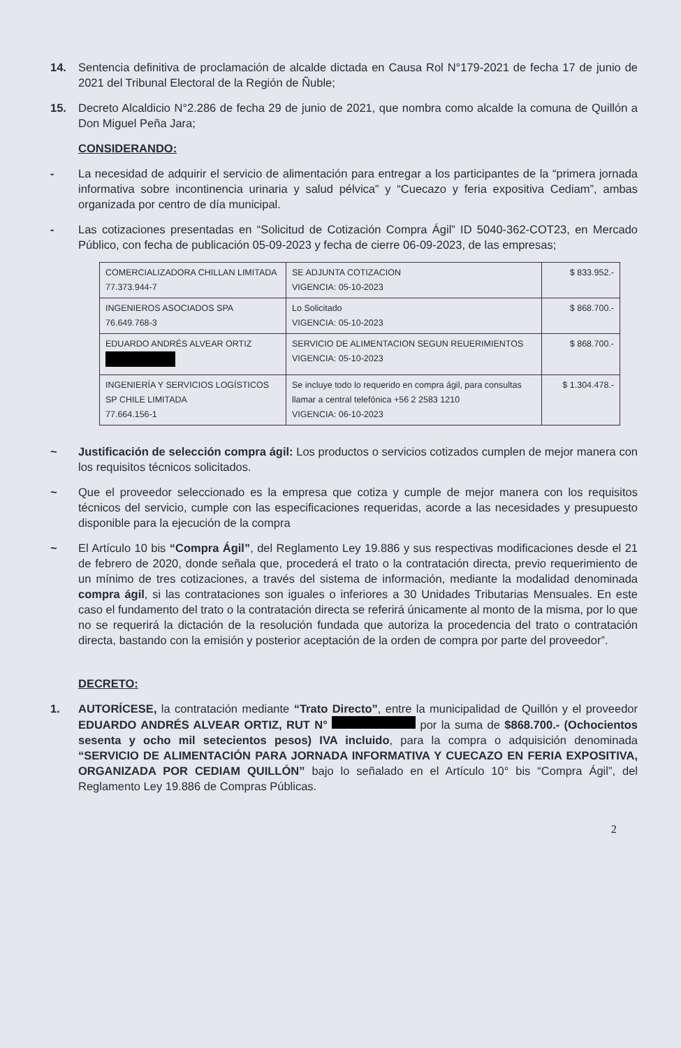14. Sentencia definitiva de proclamación de alcalde dictada en Causa Rol N°179-2021 de fecha 17 de junio de 2021 del Tribunal Electoral de la Región de Ñuble;
15. Decreto Alcaldicio N°2.286 de fecha 29 de junio de 2021, que nombra como alcalde la comuna de Quillón a Don Miguel Peña Jara;
CONSIDERANDO:
- La necesidad de adquirir el servicio de alimentación para entregar a los participantes de la “primera jornada informativa sobre incontinencia urinaria y salud pélvica” y “Cuecazo y feria expositiva Cediam”, ambas organizada por centro de día municipal.
- Las cotizaciones presentadas en “Solicitud de Cotización Compra Ágil” ID 5040-362-COT23, en Mercado Público, con fecha de publicación 05-09-2023 y fecha de cierre 06-09-2023, de las empresas;
| COMERCIALIZADORA CHILLAN LIMITADA 77.373.944-7 | SE ADJUNTA COTIZACION VIGENCIA: 05-10-2023 | $ 833.952.- |
| INGENIEROS ASOCIADOS SPA 76.649.768-3 | Lo Solicitado VIGENCIA: 05-10-2023 | $ 868.700.- |
| EDUARDO ANDRÉS ALVEAR ORTIZ | SERVICIO DE ALIMENTACION SEGUN REUERIMIENTOS VIGENCIA: 05-10-2023 | $ 868.700.- |
| INGENIERÍA Y SERVICIOS LOGÍSTICOS SP CHILE LIMITADA 77.664.156-1 | Se incluye todo lo requerido en compra ágil, para consultas llamar a central telefónica +56 2 2583 1210 VIGENCIA: 06-10-2023 | $ 1.304.478.- |
~ Justificación de selección compra ágil: Los productos o servicios cotizados cumplen de mejor manera con los requisitos técnicos solicitados.
~ Que el proveedor seleccionado es la empresa que cotiza y cumple de mejor manera con los requisitos técnicos del servicio, cumple con las especificaciones requeridas, acorde a las necesidades y presupuesto disponible para la ejecución de la compra
~ El Artículo 10 bis “Compra Ágil”, del Reglamento Ley 19.886 y sus respectivas modificaciones desde el 21 de febrero de 2020, donde señala que, procederá el trato o la contratación directa, previo requerimiento de un mínimo de tres cotizaciones, a través del sistema de información, mediante la modalidad denominada compra ágil, si las contrataciones son iguales o inferiores a 30 Unidades Tributarias Mensuales. En este caso el fundamento del trato o la contratación directa se referirá únicamente al monto de la misma, por lo que no se requerirá la dictación de la resolución fundada que autoriza la procedencia del trato o contratación directa, bastando con la emisión y posterior aceptación de la orden de compra por parte del proveedor”.
DECRETO:
1. AUTORÍCESE, la contratación mediante “Trato Directo”, entre la municipalidad de Quillón y el proveedor EDUARDO ANDRÉS ALVEAR ORTIZ, RUT N° por la suma de $868.700.- (Ochocientos sesenta y ocho mil setecientos pesos) IVA incluido, para la compra o adquisición denominada “SERVICIO DE ALIMENTACIÓN PARA JORNADA INFORMATIVA Y CUECAZO EN FERIA EXPOSITIVA, ORGANIZADA POR CEDIAM QUILLÓN” bajo lo señalado en el Artículo 10° bis “Compra Ágil”, del Reglamento Ley 19.886 de Compras Públicas.
2